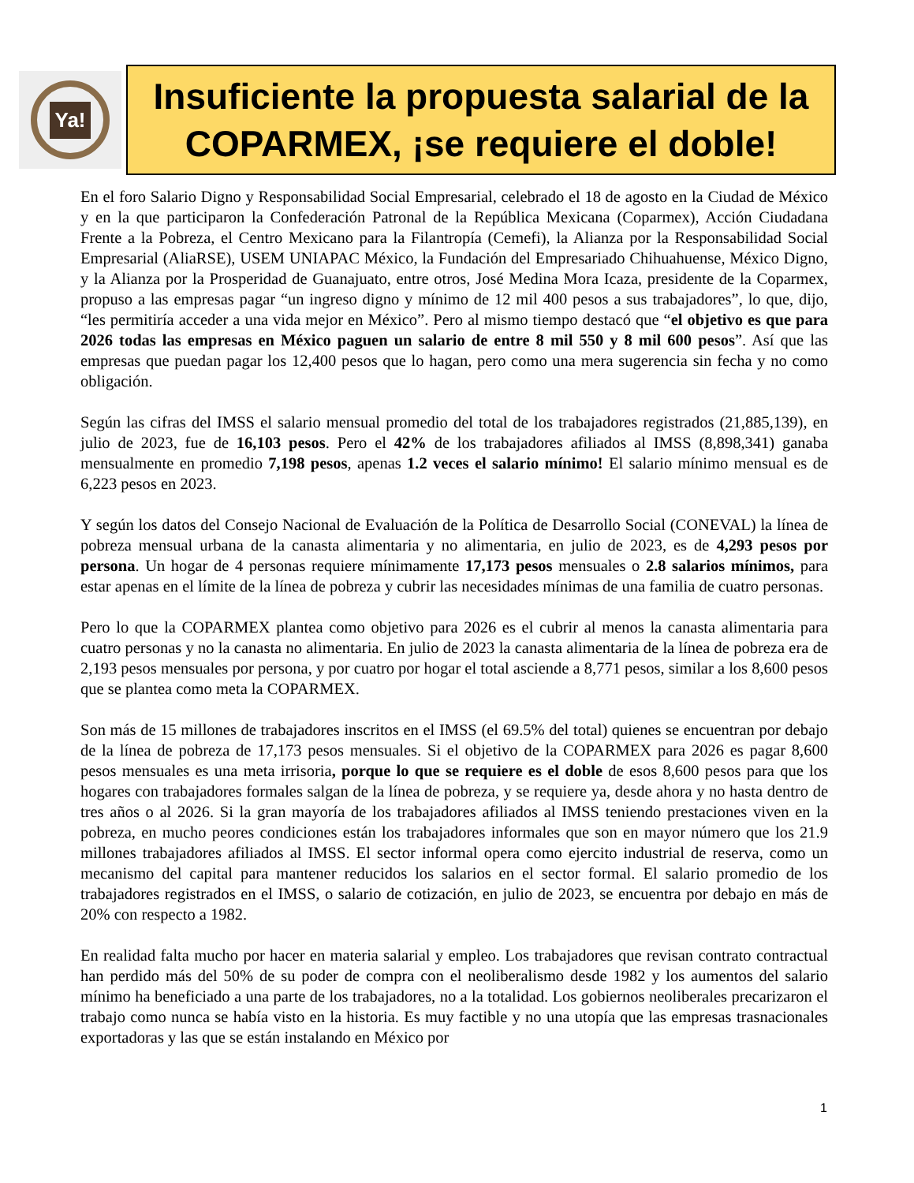Ya!
Insuficiente la propuesta salarial de la COPARMEX, ¡se requiere el doble!
En el foro Salario Digno y Responsabilidad Social Empresarial, celebrado el 18 de agosto en la Ciudad de México y en la que participaron la Confederación Patronal de la República Mexicana (Coparmex), Acción Ciudadana Frente a la Pobreza, el Centro Mexicano para la Filantropía (Cemefi), la Alianza por la Responsabilidad Social Empresarial (AliaRSE), USEM UNIAPAC México, la Fundación del Empresariado Chihuahuense, México Digno, y la Alianza por la Prosperidad de Guanajuato, entre otros, José Medina Mora Icaza, presidente de la Coparmex, propuso a las empresas pagar “un ingreso digno y mínimo de 12 mil 400 pesos a sus trabajadores”, lo que, dijo, “les permitiría acceder a una vida mejor en México”. Pero al mismo tiempo destacó que “el objetivo es que para 2026 todas las empresas en México paguen un salario de entre 8 mil 550 y 8 mil 600 pesos”. Así que las empresas que puedan pagar los 12,400 pesos que lo hagan, pero como una mera sugerencia sin fecha y no como obligación.
Según las cifras del IMSS el salario mensual promedio del total de los trabajadores registrados (21,885,139), en julio de 2023, fue de 16,103 pesos. Pero el 42% de los trabajadores afiliados al IMSS (8,898,341) ganaba mensualmente en promedio 7,198 pesos, apenas 1.2 veces el salario mínimo! El salario mínimo mensual es de 6,223 pesos en 2023.
Y según los datos del Consejo Nacional de Evaluación de la Política de Desarrollo Social (CONEVAL) la línea de pobreza mensual urbana de la canasta alimentaria y no alimentaria, en julio de 2023, es de 4,293 pesos por persona. Un hogar de 4 personas requiere mínimamente 17,173 pesos mensuales o 2.8 salarios mínimos, para estar apenas en el límite de la línea de pobreza y cubrir las necesidades mínimas de una familia de cuatro personas.
Pero lo que la COPARMEX plantea como objetivo para 2026 es el cubrir al menos la canasta alimentaria para cuatro personas y no la canasta no alimentaria. En julio de 2023 la canasta alimentaria de la línea de pobreza era de 2,193 pesos mensuales por persona, y por cuatro por hogar el total asciende a 8,771 pesos, similar a los 8,600 pesos que se plantea como meta la COPARMEX.
Son más de 15 millones de trabajadores inscritos en el IMSS (el 69.5% del total) quienes se encuentran por debajo de la línea de pobreza de 17,173 pesos mensuales. Si el objetivo de la COPARMEX para 2026 es pagar 8,600 pesos mensuales es una meta irrisoria, porque lo que se requiere es el doble de esos 8,600 pesos para que los hogares con trabajadores formales salgan de la línea de pobreza, y se requiere ya, desde ahora y no hasta dentro de tres años o al 2026. Si la gran mayoría de los trabajadores afiliados al IMSS teniendo prestaciones viven en la pobreza, en mucho peores condiciones están los trabajadores informales que son en mayor número que los 21.9 millones trabajadores afiliados al IMSS. El sector informal opera como ejercito industrial de reserva, como un mecanismo del capital para mantener reducidos los salarios en el sector formal. El salario promedio de los trabajadores registrados en el IMSS, o salario de cotización, en julio de 2023, se encuentra por debajo en más de 20% con respecto a 1982.
En realidad falta mucho por hacer en materia salarial y empleo. Los trabajadores que revisan contrato contractual han perdido más del 50% de su poder de compra con el neoliberalismo desde 1982 y los aumentos del salario mínimo ha beneficiado a una parte de los trabajadores, no a la totalidad. Los gobiernos neoliberales precarizaron el trabajo como nunca se había visto en la historia. Es muy factible y no una utopía que las empresas trasnacionales exportadoras y las que se están instalando en México por
1